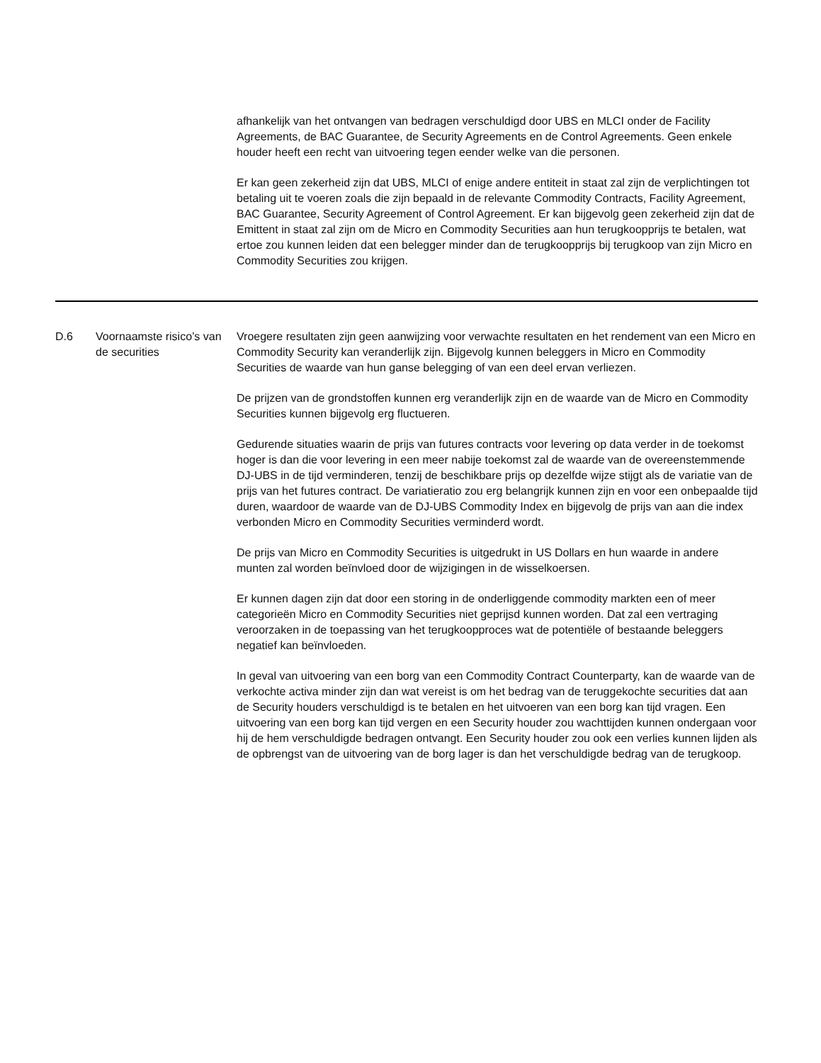| | | afhankelijk van het ontvangen van bedragen verschuldigd door UBS en MLCI onder de Facility Agreements, de BAC Guarantee, de Security Agreements en de Control Agreements. Geen enkele houder heeft een recht van uitvoering tegen eender welke van die personen. Er kan geen zekerheid zijn dat UBS, MLCI of enige andere entiteit in staat zal zijn de verplichtingen tot betaling uit te voeren zoals die zijn bepaald in de relevante Commodity Contracts, Facility Agreement, BAC Guarantee, Security Agreement of Control Agreement. Er kan bijgevolg geen zekerheid zijn dat de Emittent in staat zal zijn om de Micro en Commodity Securities aan hun terugkoopprijs te betalen, wat ertoe zou kunnen leiden dat een belegger minder dan de terugkoopprijs bij terugkoop van zijn Micro en Commodity Securities zou krijgen. |
| D.6 | Voornaamste risico’s van de securities | Vroegere resultaten zijn geen aanwijzing voor verwachte resultaten en het rendement van een Micro en Commodity Security kan veranderlijk zijn. Bijgevolg kunnen beleggers in Micro en Commodity Securities de waarde van hun ganse belegging of van een deel ervan verliezen. De prijzen van de grondstoffen kunnen erg veranderlijk zijn en de waarde van de Micro en Commodity Securities kunnen bijgevolg erg fluctueren. Gedurende situaties waarin de prijs van futures contracts voor levering op data verder in de toekomst hoger is dan die voor levering in een meer nabije toekomst zal de waarde van de overeenstemmende DJ-UBS in de tijd verminderen, tenzij de beschikbare prijs op dezelfde wijze stijgt als de variatie van de prijs van het futures contract. De variatieratio zou erg belangrijk kunnen zijn en voor een onbepaalde tijd duren, waardoor de waarde van de DJ-UBS Commodity Index en bijgevolg de prijs van aan die index verbonden Micro en Commodity Securities verminderd wordt. De prijs van Micro en Commodity Securities is uitgedrukt in US Dollars en hun waarde in andere munten zal worden beïnvloed door de wijzigingen in de wisselkoersen. Er kunnen dagen zijn dat door een storing in de onderliggende commodity markten een of meer categorieën Micro en Commodity Securities niet geprijsd kunnen worden. Dat zal een vertraging veroorzaken in de toepassing van het terugkoopproces wat de potentiële of bestaande beleggers negatief kan beïnvloeden. In geval van uitvoering van een borg van een Commodity Contract Counterparty, kan de waarde van de verkochte activa minder zijn dan wat vereist is om het bedrag van de teruggekochte securities dat aan de Security houders verschuldigd is te betalen en het uitvoeren van een borg kan tijd vragen. Een uitvoering van een borg kan tijd vergen en een Security houder zou wachttijden kunnen ondergaan voor hij de hem verschuldigde bedragen ontvangt. Een Security houder zou ook een verlies kunnen lijden als de opbrengst van de uitvoering van de borg lager is dan het verschuldigde bedrag van de terugkoop. |